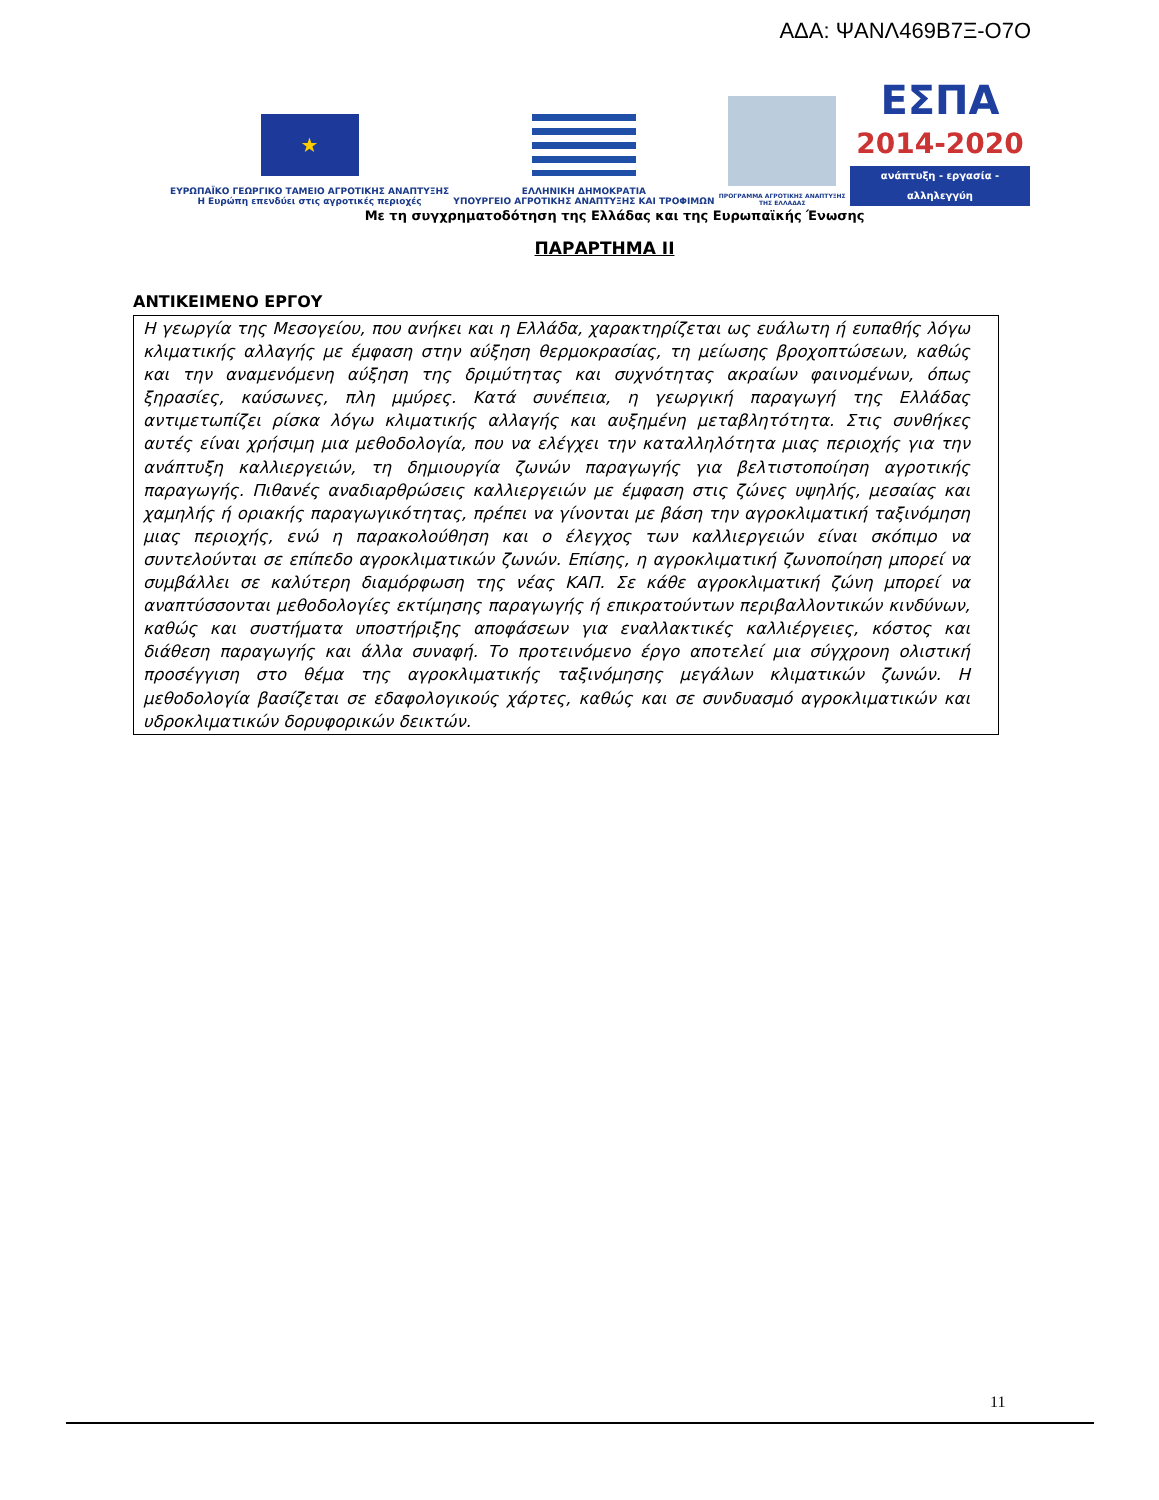ΑΔΑ: ΨΑΝΛ469Β7Ξ-Ο7Ο
★
ΕΥΡΩΠΑΪΚΟ ΓΕΩΡΓΙΚΟ ΤΑΜΕΙΟ ΑΓΡΟΤΙΚΗΣ ΑΝΑΠΤΥΞΗΣ
Η Ευρώπη επενδύει στις αγροτικές περιοχές
ΕΛΛΗΝΙΚΗ ΔΗΜΟΚΡΑΤΙΑ
ΥΠΟΥΡΓΕΙΟ ΑΓΡΟΤΙΚΗΣ ΑΝΑΠΤΥΞΗΣ ΚΑΙ ΤΡΟΦΙΜΩΝ
ΠΡΟΓΡΑΜΜΑ ΑΓΡΟΤΙΚΗΣ ΑΝΑΠΤΥΞΗΣ
ΤΗΣ ΕΛΛΑΔΑΣ
ΕΣΠΑ
2014-2020
ανάπτυξη - εργασία - αλληλεγγύη
Με τη συγχρηματοδότηση της Ελλάδας και της Ευρωπαϊκής Ένωσης
ΠΑΡΑΡΤΗΜΑ II
ΑΝΤΙΚΕΙΜΕΝΟ ΕΡΓΟΥ
Η γεωργία της Μεσογείου, που ανήκει και η Ελλάδα, χαρακτηρίζεται ως ευάλωτη ή ευπαθής λόγω κλιματικής αλλαγής με έμφαση στην αύξηση θερμοκρασίας, τη μείωσης βροχοπτώσεων, καθώς και την αναμενόμενη αύξηση της δριμύτητας και συχνότητας ακραίων φαινομένων, όπως ξηρασίες, καύσωνες, πλη μμύρες. Κατά συνέπεια, η γεωργική παραγωγή της Ελλάδας αντιμετωπίζει ρίσκα λόγω κλιματικής αλλαγής και αυξημένη μεταβλητότητα. Στις συνθήκες αυτές είναι χρήσιμη μια μεθοδολογία, που να ελέγχει την καταλληλότητα μιας περιοχής για την ανάπτυξη καλλιεργειών, τη δημιουργία ζωνών παραγωγής για βελτιστοποίηση αγροτικής παραγωγής. Πιθανές αναδιαρθρώσεις καλλιεργειών με έμφαση στις ζώνες υψηλής, μεσαίας και χαμηλής ή οριακής παραγωγικότητας, πρέπει να γίνονται με βάση την αγροκλιματική ταξινόμηση μιας περιοχής, ενώ η παρακολούθηση και ο έλεγχος των καλλιεργειών είναι σκόπιμο να συντελούνται σε επίπεδο αγροκλιματικών ζωνών. Επίσης, η αγροκλιματική ζωνοποίηση μπορεί να συμβάλλει σε καλύτερη διαμόρφωση της νέας ΚΑΠ. Σε κάθε αγροκλιματική ζώνη μπορεί να αναπτύσσονται μεθοδολογίες εκτίμησης παραγωγής ή επικρατούντων περιβαλλοντικών κινδύνων, καθώς και συστήματα υποστήριξης αποφάσεων για εναλλακτικές καλλιέργειες, κόστος και διάθεση παραγωγής και άλλα συναφή. Το προτεινόμενο έργο αποτελεί μια σύγχρονη ολιστική προσέγγιση στο θέμα της αγροκλιματικής ταξινόμησης μεγάλων κλιματικών ζωνών. Η μεθοδολογία βασίζεται σε εδαφολογικούς χάρτες, καθώς και σε συνδυασμό αγροκλιματικών και υδροκλιματικών δορυφορικών δεικτών.
11